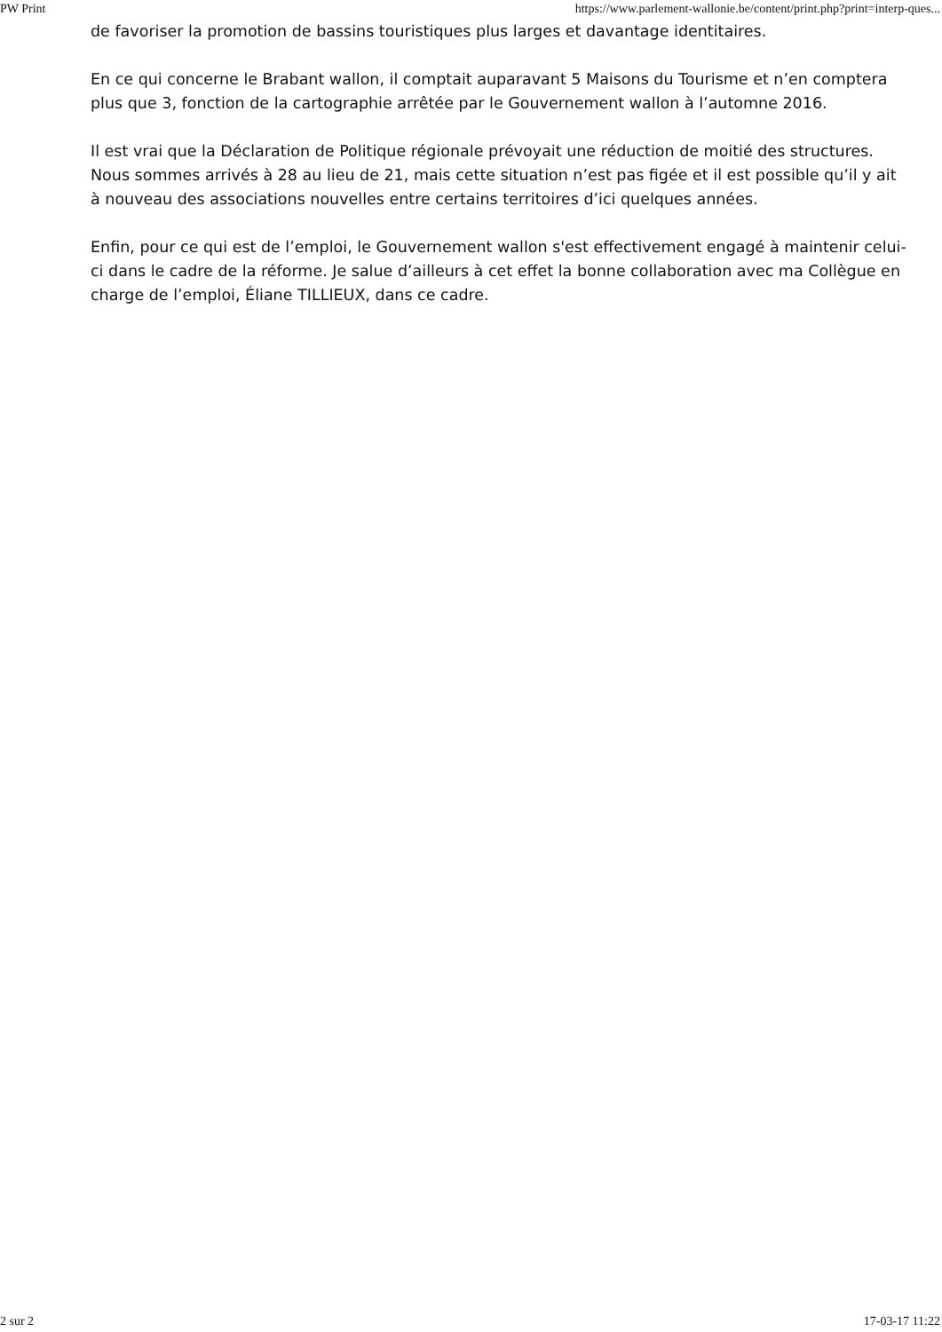PW Print https://www.parlement-wallonie.be/content/print.php?print=interp-ques...
de favoriser la promotion de bassins touristiques plus larges et davantage identitaires.
En ce qui concerne le Brabant wallon, il comptait auparavant 5 Maisons du Tourisme et n’en comptera plus que 3, fonction de la cartographie arrêtée par le Gouvernement wallon à l’automne 2016.
Il est vrai que la Déclaration de Politique régionale prévoyait une réduction de moitié des structures. Nous sommes arrivés à 28 au lieu de 21, mais cette situation n’est pas figée et il est possible qu’il y ait à nouveau des associations nouvelles entre certains territoires d’ici quelques années.
Enfin, pour ce qui est de l’emploi, le Gouvernement wallon s'est effectivement engagé à maintenir celui-ci dans le cadre de la réforme. Je salue d’ailleurs à cet effet la bonne collaboration avec ma Collègue en charge de l’emploi, Éliane TILLIEUX, dans ce cadre.
2 sur 2 17-03-17 11:22